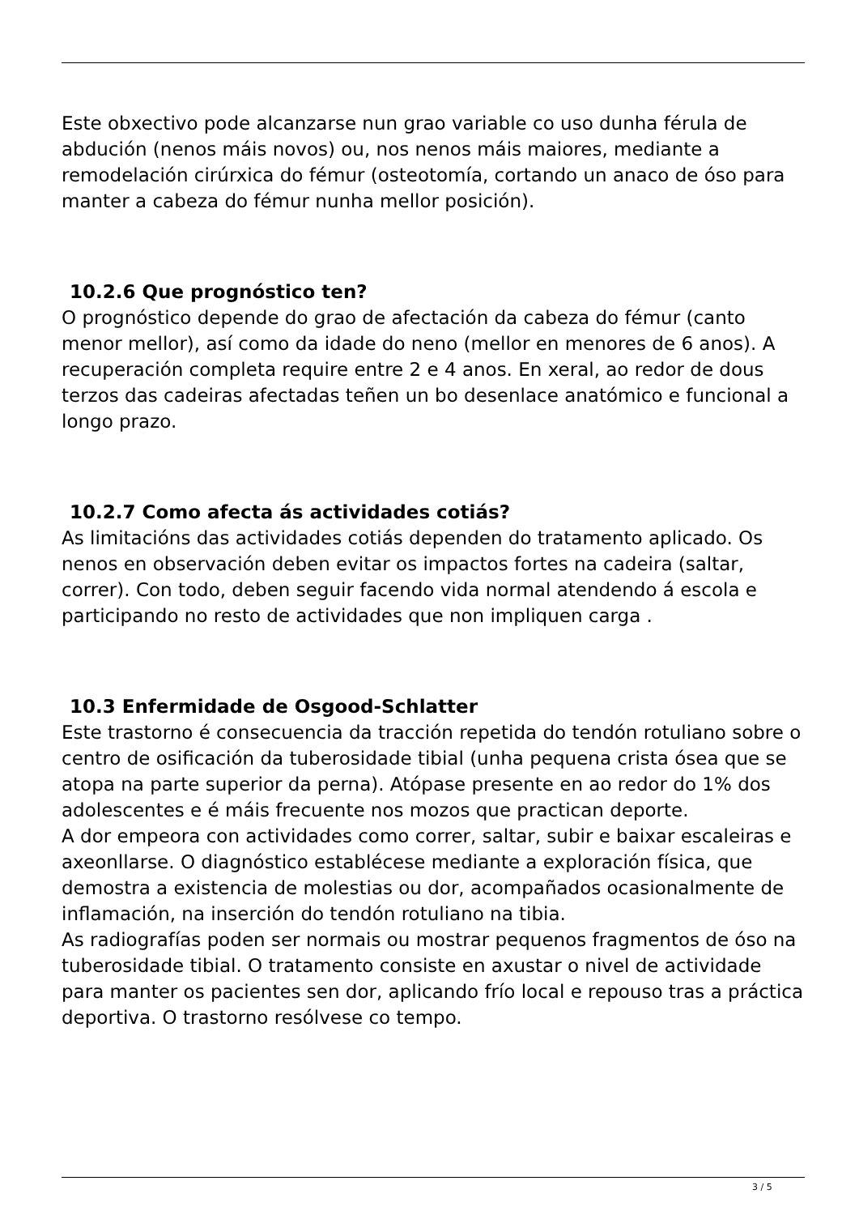Este obxectivo pode alcanzarse nun grao variable co uso dunha férula de abdución (nenos máis novos) ou, nos nenos máis maiores, mediante a remodelación cirúrxica do fémur (osteotomía, cortando un anaco de óso para manter a cabeza do fémur nunha mellor posición).
10.2.6 Que prognóstico ten?
O prognóstico depende do grao de afectación da cabeza do fémur (canto menor mellor), así como da idade do neno (mellor en menores de 6 anos). A recuperación completa require entre 2 e 4 anos. En xeral, ao redor de dous terzos das cadeiras afectadas teñen un bo desenlace anatómico e funcional a longo prazo.
10.2.7 Como afecta ás actividades cotiás?
As limitacións das actividades cotiás dependen do tratamento aplicado. Os nenos en observación deben evitar os impactos fortes na cadeira (saltar, correr). Con todo, deben seguir facendo vida normal atendendo á escola e participando no resto de actividades que non impliquen carga .
10.3 Enfermidade de Osgood-Schlatter
Este trastorno é consecuencia da tracción repetida do tendón rotuliano sobre o centro de osificación da tuberosidade tibial (unha pequena crista ósea que se atopa na parte superior da perna). Atópase presente en ao redor do 1% dos adolescentes e é máis frecuente nos mozos que practican deporte.
A dor empeora con actividades como correr, saltar, subir e baixar escaleiras e axeonllarse. O diagnóstico establécese mediante a exploración física, que demostra a existencia de molestias ou dor, acompañados ocasionalmente de inflamación, na inserción do tendón rotuliano na tibia.
As radiografías poden ser normais ou mostrar pequenos fragmentos de óso na tuberosidade tibial. O tratamento consiste en axustar o nivel de actividade para manter os pacientes sen dor, aplicando frío local e repouso tras a práctica deportiva. O trastorno resólvese co tempo.
3 / 5